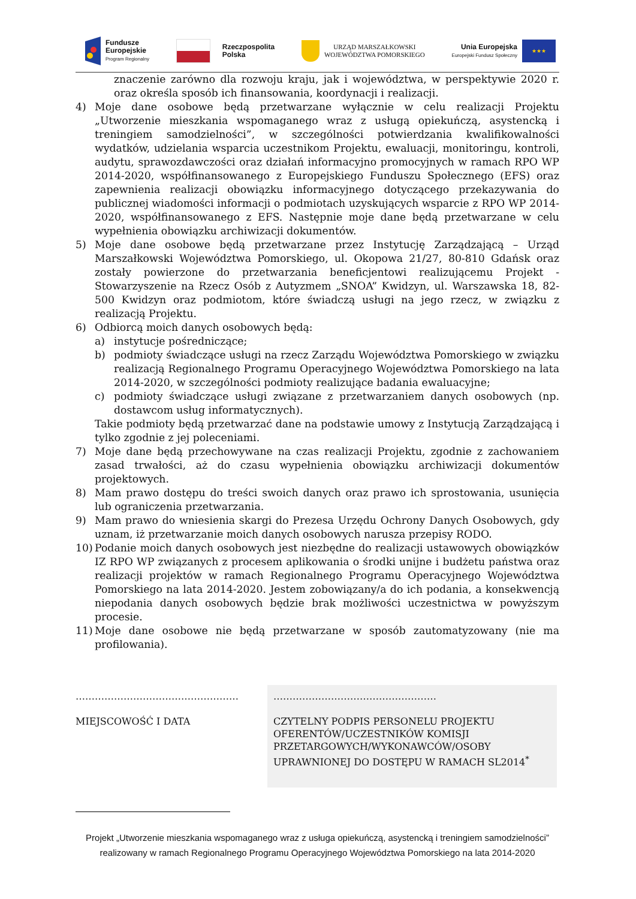Fundusze
Europejskie
Program Regionalny
Rzeczpospolita
Polska
URZĄD MARSZAŁKOWSKI
WOJEWÓDZTWA POMORSKIEGO
Unia Europejska
Europejski Fundusz Społeczny
★★★
znaczenie zarówno dla rozwoju kraju, jak i województwa, w perspektywie 2020 r. oraz określa sposób ich finansowania, koordynacji i realizacji.
4) Moje dane osobowe będą przetwarzane wyłącznie w celu realizacji Projektu „Utworzenie mieszkania wspomaganego wraz z usługą opiekuńczą, asystencką i treningiem samodzielności”, w szczególności potwierdzania kwalifikowalności wydatków, udzielania wsparcia uczestnikom Projektu, ewaluacji, monitoringu, kontroli, audytu, sprawozdawczości oraz działań informacyjno promocyjnych w ramach RPO WP 2014-2020, współfinansowanego z Europejskiego Funduszu Społecznego (EFS) oraz zapewnienia realizacji obowiązku informacyjnego dotyczącego przekazywania do publicznej wiadomości informacji o podmiotach uzyskujących wsparcie z RPO WP 2014-2020, współfinansowanego z EFS. Następnie moje dane będą przetwarzane w celu wypełnienia obowiązku archiwizacji dokumentów.
5) Moje dane osobowe będą przetwarzane przez Instytucję Zarządzającą – Urząd Marszałkowski Województwa Pomorskiego, ul. Okopowa 21/27, 80-810 Gdańsk oraz zostały powierzone do przetwarzania beneficjentowi realizującemu Projekt - Stowarzyszenie na Rzecz Osób z Autyzmem „SNOA” Kwidzyn, ul. Warszawska 18, 82-500 Kwidzyn oraz podmiotom, które świadczą usługi na jego rzecz, w związku z realizacją Projektu.
6) Odbiorcą moich danych osobowych będą:
a) instytucje pośredniczące;
b) podmioty świadczące usługi na rzecz Zarządu Województwa Pomorskiego w związku realizacją Regionalnego Programu Operacyjnego Województwa Pomorskiego na lata 2014-2020, w szczególności podmioty realizujące badania ewaluacyjne;
c) podmioty świadczące usługi związane z przetwarzaniem danych osobowych (np. dostawcom usług informatycznych).
Takie podmioty będą przetwarzać dane na podstawie umowy z Instytucją Zarządzającą i tylko zgodnie z jej poleceniami.
7) Moje dane będą przechowywane na czas realizacji Projektu, zgodnie z zachowaniem zasad trwałości, aż do czasu wypełnienia obowiązku archiwizacji dokumentów projektowych.
8) Mam prawo dostępu do treści swoich danych oraz prawo ich sprostowania, usunięcia lub ograniczenia przetwarzania.
9) Mam prawo do wniesienia skargi do Prezesa Urzędu Ochrony Danych Osobowych, gdy uznam, iż przetwarzanie moich danych osobowych narusza przepisy RODO.
10) Podanie moich danych osobowych jest niezbędne do realizacji ustawowych obowiązków IZ RPO WP związanych z procesem aplikowania o środki unijne i budżetu państwa oraz realizacji projektów w ramach Regionalnego Programu Operacyjnego Województwa Pomorskiego na lata 2014-2020. Jestem zobowiązany/a do ich podania, a konsekwencją niepodania danych osobowych będzie brak możliwości uczestnictwa w powyższym procesie.
11) Moje dane osobowe nie będą przetwarzane w sposób zautomatyzowany (nie ma profilowania).
……………………………………………
MIEJSCOWOŚĆ I DATA
……………………………………………
CZYTELNY PODPIS PERSONELU PROJEKTU OFERENTÓW/UCZESTNIKÓW KOMISJI PRZETARGOWYCH/WYKONAWCÓW/OSOBY UPRAWNIONEJ DO DOSTĘPU W RAMACH SL2014<sup>*</sup>
Projekt „Utworzenie mieszkania wspomaganego wraz z usługa opiekuńczą, asystencką i treningiem samodzielności” realizowany w ramach Regionalnego Programu Operacyjnego Województwa Pomorskiego na lata 2014-2020